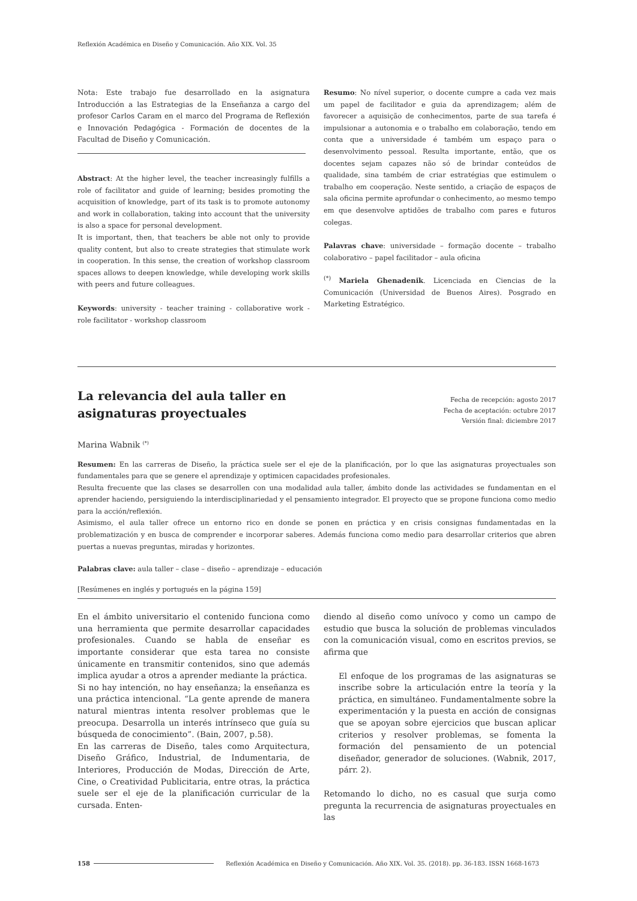Reflexión Académica en Diseño y Comunicación. Año XIX. Vol. 35
Nota: Este trabajo fue desarrollado en la asignatura Introducción a las Estrategias de la Enseñanza a cargo del profesor Carlos Caram en el marco del Programa de Reflexión e Innovación Pedagógica - Formación de docentes de la Facultad de Diseño y Comunicación.
Abstract: At the higher level, the teacher increasingly fulfills a role of facilitator and guide of learning; besides promoting the acquisition of knowledge, part of its task is to promote autonomy and work in collaboration, taking into account that the university is also a space for personal development.
It is important, then, that teachers be able not only to provide quality content, but also to create strategies that stimulate work in cooperation. In this sense, the creation of workshop classroom spaces allows to deepen knowledge, while developing work skills with peers and future colleagues.
Keywords: university - teacher training - collaborative work - role facilitator - workshop classroom
Resumo: No nível superior, o docente cumpre a cada vez mais um papel de facilitador e guia da aprendizagem; além de favorecer a aquisição de conhecimentos, parte de sua tarefa é impulsionar a autonomia e o trabalho em colaboração, tendo em conta que a universidade é também um espaço para o desenvolvimento pessoal. Resulta importante, então, que os docentes sejam capazes não só de brindar conteúdos de qualidade, sina também de criar estratégias que estimulem o trabalho em cooperação. Neste sentido, a criação de espaços de sala oficina permite aprofundar o conhecimento, ao mesmo tempo em que desenvolve aptidões de trabalho com pares e futuros colegas.
Palavras chave: universidade – formação docente – trabalho colaborativo – papel facilitador – aula oficina
<sup>(*)</sup> Mariela Ghenadenik. Licenciada en Ciencias de la Comunicación (Universidad de Buenos Aires). Posgrado en Marketing Estratégico.
La relevancia del aula taller en
asignaturas proyectuales
Fecha de recepción: agosto 2017
Fecha de aceptación: octubre 2017
Versión final: diciembre 2017
Marina Wabnik <sup>(*)</sup>
Resumen: En las carreras de Diseño, la práctica suele ser el eje de la planificación, por lo que las asignaturas proyectuales son fundamentales para que se genere el aprendizaje y optimicen capacidades profesionales.
Resulta frecuente que las clases se desarrollen con una modalidad aula taller, ámbito donde las actividades se fundamentan en el aprender haciendo, persiguiendo la interdisciplinariedad y el pensamiento integrador. El proyecto que se propone funciona como medio para la acción/reflexión.
Asimismo, el aula taller ofrece un entorno rico en donde se ponen en práctica y en crisis consignas fundamentadas en la problematización y en busca de comprender e incorporar saberes. Además funciona como medio para desarrollar criterios que abren puertas a nuevas preguntas, miradas y horizontes.
Palabras clave: aula taller – clase – diseño – aprendizaje – educación
[Resúmenes en inglés y portugués en la página 159]
En el ámbito universitario el contenido funciona como una herramienta que permite desarrollar capacidades profesionales. Cuando se habla de enseñar es importante considerar que esta tarea no consiste únicamente en transmitir contenidos, sino que además implica ayudar a otros a aprender mediante la práctica.
Si no hay intención, no hay enseñanza; la enseñanza es una práctica intencional. “La gente aprende de manera natural mientras intenta resolver problemas que le preocupa. Desarrolla un interés intrínseco que guía su búsqueda de conocimiento”. (Bain, 2007, p.58).
En las carreras de Diseño, tales como Arquitectura, Diseño Gráfico, Industrial, de Indumentaria, de Interiores, Producción de Modas, Dirección de Arte, Cine, o Creatividad Publicitaria, entre otras, la práctica suele ser el eje de la planificación curricular de la cursada. Enten-
diendo al diseño como unívoco y como un campo de estudio que busca la solución de problemas vinculados con la comunicación visual, como en escritos previos, se afirma que
El enfoque de los programas de las asignaturas se inscribe sobre la articulación entre la teoría y la práctica, en simultáneo. Fundamentalmente sobre la experimentación y la puesta en acción de consignas que se apoyan sobre ejercicios que buscan aplicar criterios y resolver problemas, se fomenta la formación del pensamiento de un potencial diseñador, generador de soluciones. (Wabnik, 2017, párr. 2).
Retomando lo dicho, no es casual que surja como pregunta la recurrencia de asignaturas proyectuales en las
158 Reflexión Académica en Diseño y Comunicación. Año XIX. Vol. 35. (2018). pp. 36-183. ISSN 1668-1673